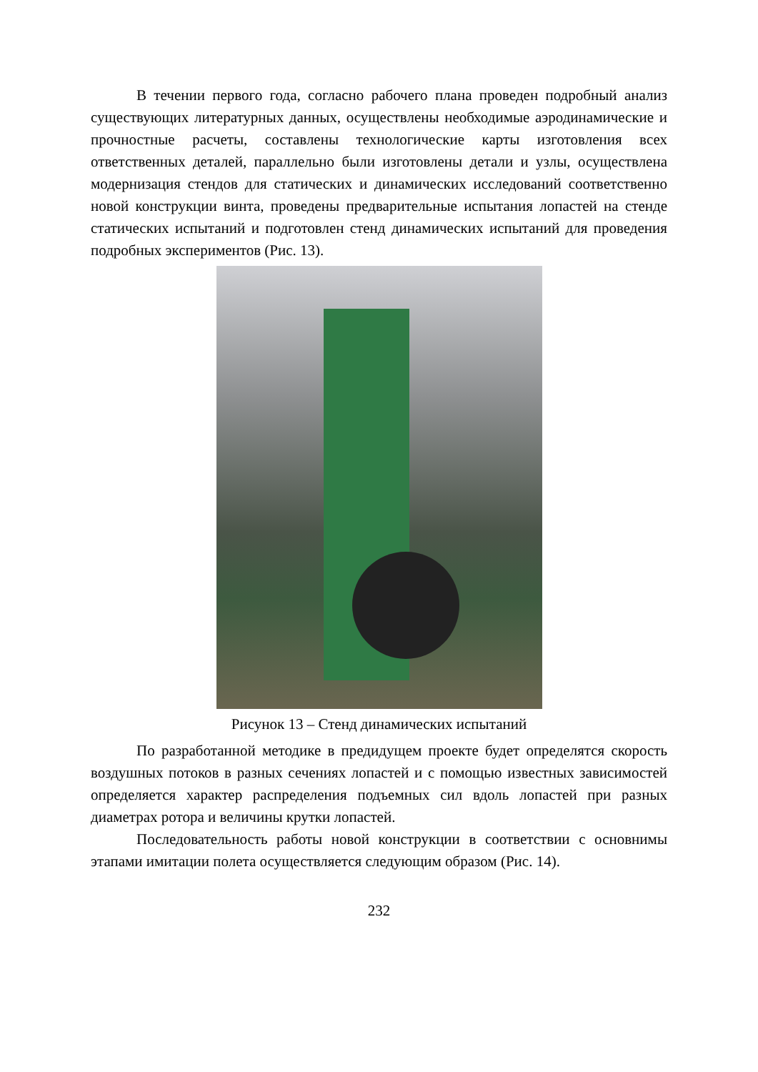В течении первого года, согласно рабочего плана проведен подробный анализ существующих литературных данных, осуществлены необходимые аэродинамические и прочностные расчеты, составлены технологические карты изготовления всех ответственных деталей, параллельно были изготовлены детали и узлы, осуществлена модернизация стендов для статических и динамических исследований соответственно новой конструкции винта, проведены предварительные испытания лопастей на стенде статических испытаний и подготовлен стенд динамических испытаний для проведения подробных экспериментов (Рис. 13).
Рисунок 13 – Стенд динамических испытаний
По разработанной методике в предидущем проекте будет определятся скорость воздушных потоков в разных сечениях лопастей и с помощью известных зависимостей определяется характер распределения подъемных сил вдоль лопастей при разных диаметрах ротора и величины крутки лопастей.
Последовательность работы новой конструкции в соответствии с основнимы этапами имитации полета осуществляется следующим образом (Рис. 14).
232